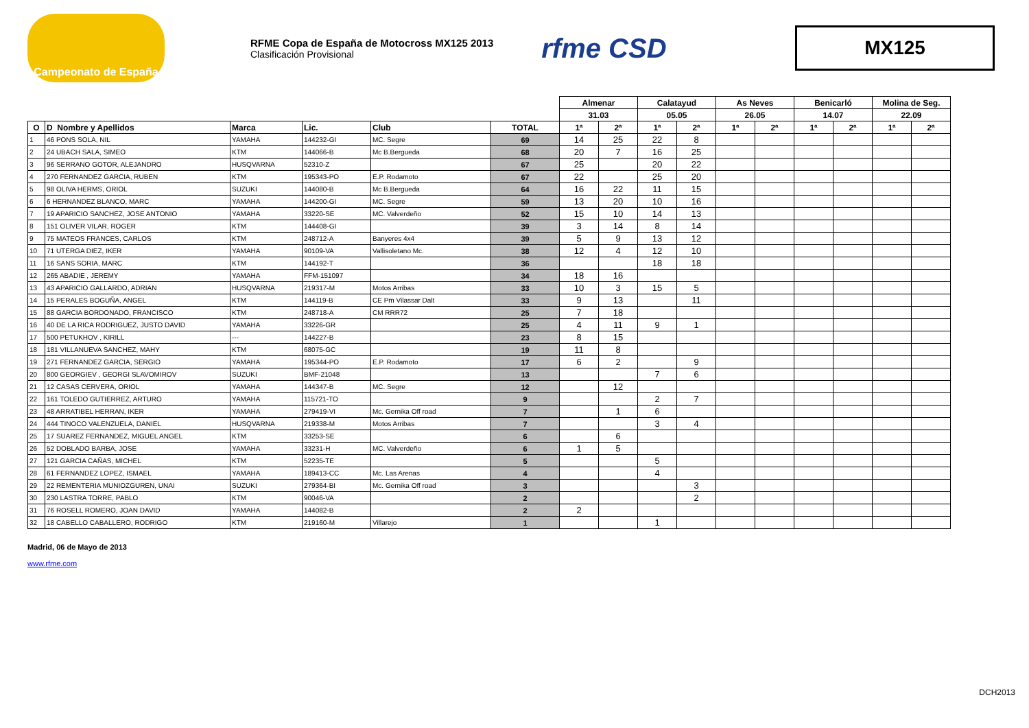Campeonato de España
RFME Copa de España de Motocross MX125 2013
Clasificación Provisional
rfme CSD
MX125
| | | | | | | Almenar | | Calatayud | | As Neves | | Benicarló | | Molina de Seg. | |
| | | | | | | 31.03 | | 05.05 | | 26.05 | | 14.07 | | 22.09 | |
| O | D Nombre y Apellidos | Marca | Lic. | Club | TOTAL | 1ª | 2ª | 1ª | 2ª | 1ª | 2ª | 1ª | 2ª | 1ª | 2ª |
| 1 | 46 PONS SOLA, NIL | YAMAHA | 144232-GI | MC. Segre | 69 | 14 | 25 | 22 | 8 | | | | | | |
| 2 | 24 UBACH SALA, SIMEO | KTM | 144066-B | Mc B.Bergueda | 68 | 20 | 7 | 16 | 25 | | | | | | |
| 3 | 96 SERRANO GOTOR, ALEJANDRO | HUSQVARNA | 52310-Z | | 67 | 25 | | 20 | 22 | | | | | | |
| 4 | 270 FERNANDEZ GARCIA, RUBEN | KTM | 195343-PO | E.P. Rodamoto | 67 | 22 | | 25 | 20 | | | | | | |
| 5 | 98 OLIVA HERMS, ORIOL | SUZUKI | 144080-B | Mc B.Bergueda | 64 | 16 | 22 | 11 | 15 | | | | | | |
| 6 | 6 HERNANDEZ BLANCO, MARC | YAMAHA | 144200-GI | MC. Segre | 59 | 13 | 20 | 10 | 16 | | | | | | |
| 7 | 19 APARICIO SANCHEZ, JOSE ANTONIO | YAMAHA | 33220-SE | MC. Valverdeño | 52 | 15 | 10 | 14 | 13 | | | | | | |
| 8 | 151 OLIVER VILAR, ROGER | KTM | 144408-GI | | 39 | 3 | 14 | 8 | 14 | | | | | | |
| 9 | 75 MATEOS FRANCES, CARLOS | KTM | 248712-A | Banyeres 4x4 | 39 | 5 | 9 | 13 | 12 | | | | | | |
| 10 | 71 UTERGA DIEZ, IKER | YAMAHA | 90109-VA | Vallisoletano Mc. | 38 | 12 | 4 | 12 | 10 | | | | | | |
| 11 | 16 SANS SORIA, MARC | KTM | 144192-T | | 36 | | | 18 | 18 | | | | | | |
| 12 | 265 ABADIE , JEREMY | YAMAHA | FFM-151097 | | 34 | 18 | 16 | | | | | | | | |
| 13 | 43 APARICIO GALLARDO, ADRIAN | HUSQVARNA | 219317-M | Motos Arribas | 33 | 10 | 3 | 15 | 5 | | | | | | |
| 14 | 15 PERALES BOGUÑA, ANGEL | KTM | 144119-B | CE Pm Vilassar Dalt | 33 | 9 | 13 | | 11 | | | | | | |
| 15 | 88 GARCIA BORDONADO, FRANCISCO | KTM | 248718-A | CM RRR72 | 25 | 7 | 18 | | | | | | | | |
| 16 | 40 DE LA RICA RODRIGUEZ, JUSTO DAVID | YAMAHA | 33226-GR | | 25 | 4 | 11 | 9 | 1 | | | | | | |
| 17 | 500 PETUKHOV , KIRILL | --- | 144227-B | | 23 | 8 | 15 | | | | | | | | |
| 18 | 181 VILLANUEVA SANCHEZ, MAHY | KTM | 68075-GC | | 19 | 11 | 8 | | | | | | | | |
| 19 | 271 FERNANDEZ GARCIA, SERGIO | YAMAHA | 195344-PO | E.P. Rodamoto | 17 | 6 | 2 | | 9 | | | | | | |
| 20 | 800 GEORGIEV , GEORGI SLAVOMIROV | SUZUKI | BMF-21048 | | 13 | | | 7 | 6 | | | | | | |
| 21 | 12 CASAS CERVERA, ORIOL | YAMAHA | 144347-B | MC. Segre | 12 | | 12 | | | | | | | | |
| 22 | 161 TOLEDO GUTIERREZ, ARTURO | YAMAHA | 115721-TO | | 9 | | | 2 | 7 | | | | | | |
| 23 | 48 ARRATIBEL HERRAN, IKER | YAMAHA | 279419-VI | Mc. Gernika Off road | 7 | | 1 | 6 | | | | | | | |
| 24 | 444 TINOCO VALENZUELA, DANIEL | HUSQVARNA | 219338-M | Motos Arribas | 7 | | | 3 | 4 | | | | | | |
| 25 | 17 SUAREZ FERNANDEZ, MIGUEL ANGEL | KTM | 33253-SE | | 6 | | 6 | | | | | | | | |
| 26 | 52 DOBLADO BARBA, JOSE | YAMAHA | 33231-H | MC. Valverdeño | 6 | 1 | 5 | | | | | | | | |
| 27 | 121 GARCIA CAÑAS, MICHEL | KTM | 52235-TE | | 5 | | | 5 | | | | | | | |
| 28 | 61 FERNANDEZ LOPEZ, ISMAEL | YAMAHA | 189413-CC | Mc. Las Arenas | 4 | | | 4 | | | | | | | |
| 29 | 22 REMENTERIA MUNIOZGUREN, UNAI | SUZUKI | 279364-BI | Mc. Gernika Off road | 3 | | | | 3 | | | | | | |
| 30 | 230 LASTRA TORRE, PABLO | KTM | 90046-VA | | 2 | | | | 2 | | | | | | |
| 31 | 76 ROSELL ROMERO, JOAN DAVID | YAMAHA | 144082-B | | 2 | 2 | | | | | | | | | |
| 32 | 18 CABELLO CABALLERO, RODRIGO | KTM | 219160-M | Villarejo | 1 | | | 1 | | | | | | | |
Madrid, 06 de Mayo de 2013
www.rfme.com
DCH2013